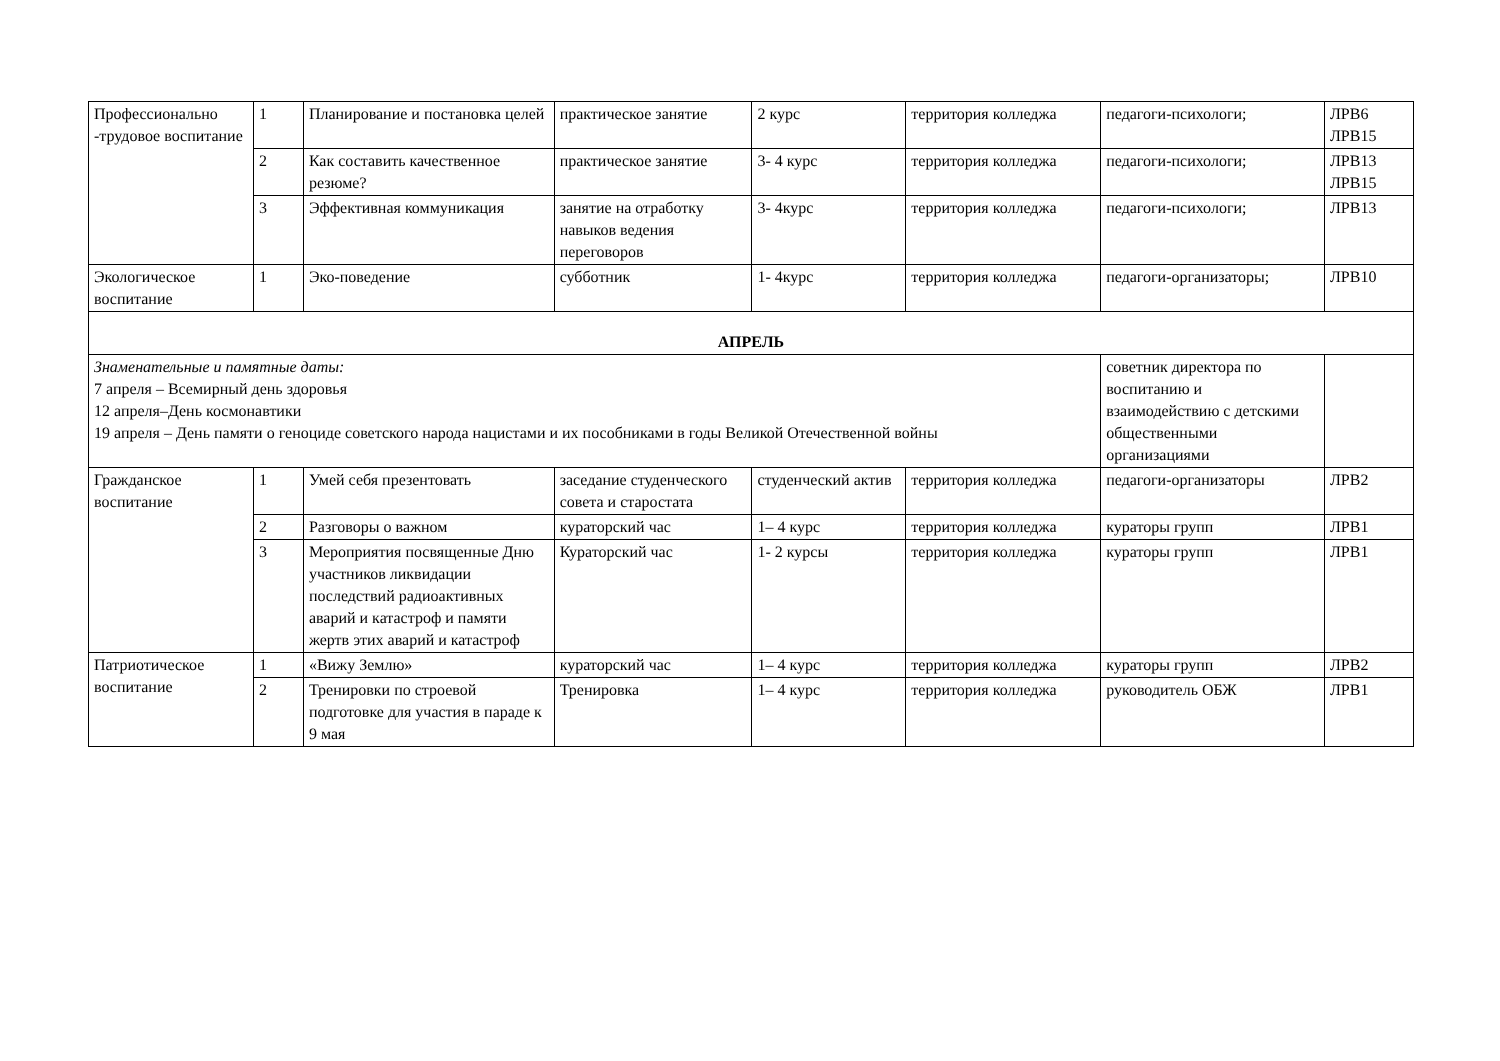| Профессионально -трудовое воспитание | 1 | Планирование и постановка целей | практическое занятие | 2 курс | территория колледжа | педагоги-психологи; | ЛРВ6 ЛРВ15 |
| | 2 | Как составить качественное резюме? | практическое занятие | 3- 4 курс | территория колледжа | педагоги-психологи; | ЛРВ13 ЛРВ15 |
| | 3 | Эффективная коммуникация | занятие на отработку навыков ведения переговоров | 3- 4курс | территория колледжа | педагоги-психологи; | ЛРВ13 |
| Экологическое воспитание | 1 | Эко-поведение | субботник | 1- 4курс | территория колледжа | педагоги-организаторы; | ЛРВ10 |
| АПРЕЛЬ | | | | | | | |
| Знаменательные и памятные даты: 7 апреля – Всемирный день здоровья 12 апреля–День космонавтики 19 апреля – День памяти о геноциде советского народа нацистами и их пособниками в годы Великой Отечественной войны | | | | | | советник директора по воспитанию и взаимодействию с детскими общественными организациями | |
| Гражданское воспитание | 1 | Умей себя презентовать | заседание студенческого совета и старостата | студенческий актив | территория колледжа | педагоги-организаторы | ЛРВ2 |
| | 2 | Разговоры о важном | кураторский час | 1– 4 курс | территория колледжа | кураторы групп | ЛРВ1 |
| | 3 | Мероприятия посвященные Дню участников ликвидации последствий радиоактивных аварий и катастроф и памяти жертв этих аварий и катастроф | Кураторский час | 1- 2 курсы | территория колледжа | кураторы групп | ЛРВ1 |
| Патриотическое воспитание | 1 | «Вижу Землю» | кураторский час | 1– 4 курс | территория колледжа | кураторы групп | ЛРВ2 |
| | 2 | Тренировки по строевой подготовке для участия в параде к 9 мая | Тренировка | 1– 4 курс | территория колледжа | руководитель ОБЖ | ЛРВ1 |